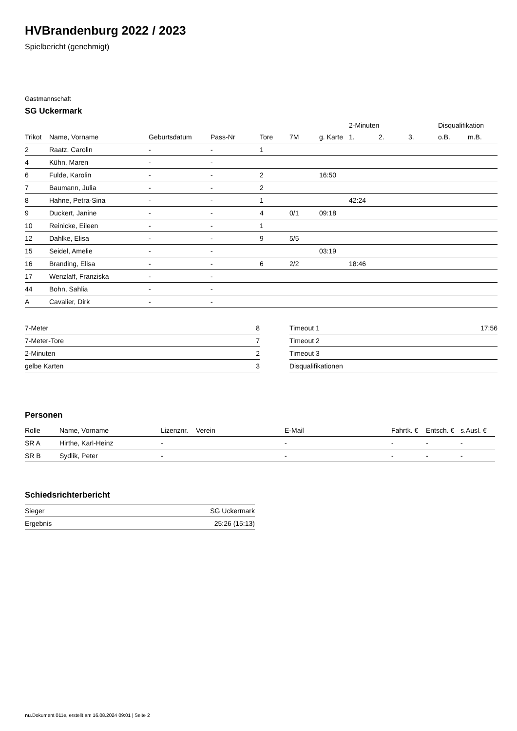HVBrandenburg 2022 / 2023
Spielbericht (genehmigt)
Gastmannschaft
SG Uckermark
| | | | | | | | 2-Minuten | | | Disqualifikation | |
| --- | --- | --- | --- | --- | --- | --- | --- | --- | --- | --- | --- |
| Trikot | Name, Vorname | Geburtsdatum | Pass-Nr | Tore | 7M | g. Karte | 1. | 2. | 3. | o.B. | m.B. |
| 2 | Raatz, Carolin | - | - | 1 | | | | | | | |
| 4 | Kühn, Maren | - | - | | | | | | | | |
| 6 | Fulde, Karolin | - | - | 2 | | 16:50 | | | | | |
| 7 | Baumann, Julia | - | - | 2 | | | | | | | |
| 8 | Hahne, Petra-Sina | - | - | 1 | | | 42:24 | | | | |
| 9 | Duckert, Janine | - | - | 4 | 0/1 | 09:18 | | | | | |
| 10 | Reinicke, Eileen | - | - | 1 | | | | | | | |
| 12 | Dahlke, Elisa | - | - | 9 | 5/5 | | | | | | |
| 15 | Seidel, Amelie | - | - | | | 03:19 | | | | | |
| 16 | Branding, Elisa | - | - | 6 | 2/2 | | 18:46 | | | | |
| 17 | Wenzlaff, Franziska | - | - | | | | | | | | |
| 44 | Bohn, Sahlia | - | - | | | | | | | | |
| A | Cavalier, Dirk | - | - | | | | | | | | |
| 7-Meter | 8 |
| 7-Meter-Tore | 7 |
| 2-Minuten | 2 |
| gelbe Karten | 3 |
| Timeout 1 | 17:56 |
| Timeout 2 | |
| Timeout 3 | |
| Disqualifikationen | |
Personen
| Rolle | Name, Vorname | Lizenznr. | Verein | E-Mail | Fahrtk. € | Entsch. € | s.Ausl. € |
| --- | --- | --- | --- | --- | --- | --- | --- |
| SR A | Hirthe, Karl-Heinz | - | | - | - | - | - |
| SR B | Sydlik, Peter | - | | - | - | - | - |
Schiedsrichterbericht
| Sieger | SG Uckermark |
| Ergebnis | 25:26 (15:13) |
nu.Dokument 011e, erstellt am 16.08.2024 09:01 | Seite 2